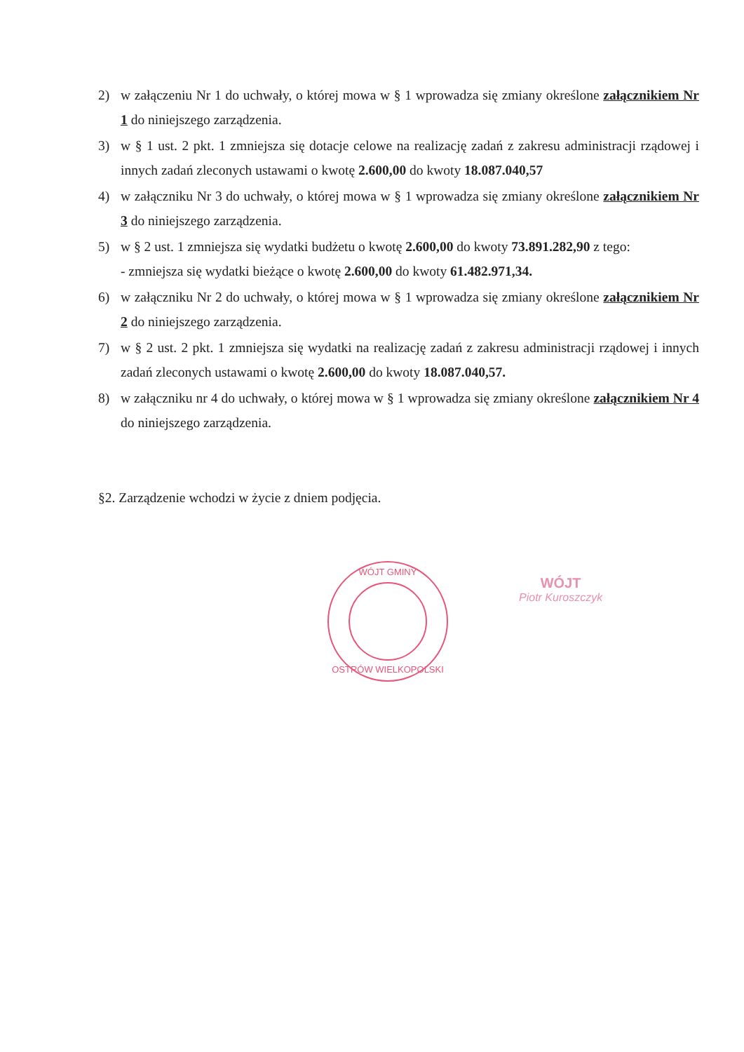2) w załączeniu Nr 1 do uchwały, o której mowa w § 1 wprowadza się zmiany określone załącznikiem Nr 1 do niniejszego zarządzenia.
3) w § 1 ust. 2 pkt. 1 zmniejsza się dotacje celowe na realizację zadań z zakresu administracji rządowej i innych zadań zleconych ustawami o kwotę 2.600,00 do kwoty 18.087.040,57
4) w załączniku Nr 3 do uchwały, o której mowa w § 1 wprowadza się zmiany określone załącznikiem Nr 3 do niniejszego zarządzenia.
5) w § 2 ust. 1 zmniejsza się wydatki budżetu o kwotę 2.600,00 do kwoty 73.891.282,90 z tego:
- zmniejsza się wydatki bieżące o kwotę 2.600,00 do kwoty 61.482.971,34.
6) w załączniku Nr 2 do uchwały, o której mowa w § 1 wprowadza się zmiany określone załącznikiem Nr 2 do niniejszego zarządzenia.
7) w § 2 ust. 2 pkt. 1 zmniejsza się wydatki na realizację zadań z zakresu administracji rządowej i innych zadań zleconych ustawami o kwotę 2.600,00 do kwoty 18.087.040,57.
8) w załączniku nr 4 do uchwały, o której mowa w § 1 wprowadza się zmiany określone załącznikiem Nr 4 do niniejszego zarządzenia.
§2. Zarządzenie wchodzi w życie z dniem podjęcia.
WÓJT GMINY
OSTRÓW WIELKOPOLSKI
WÓJT
Piotr Kuroszczyk